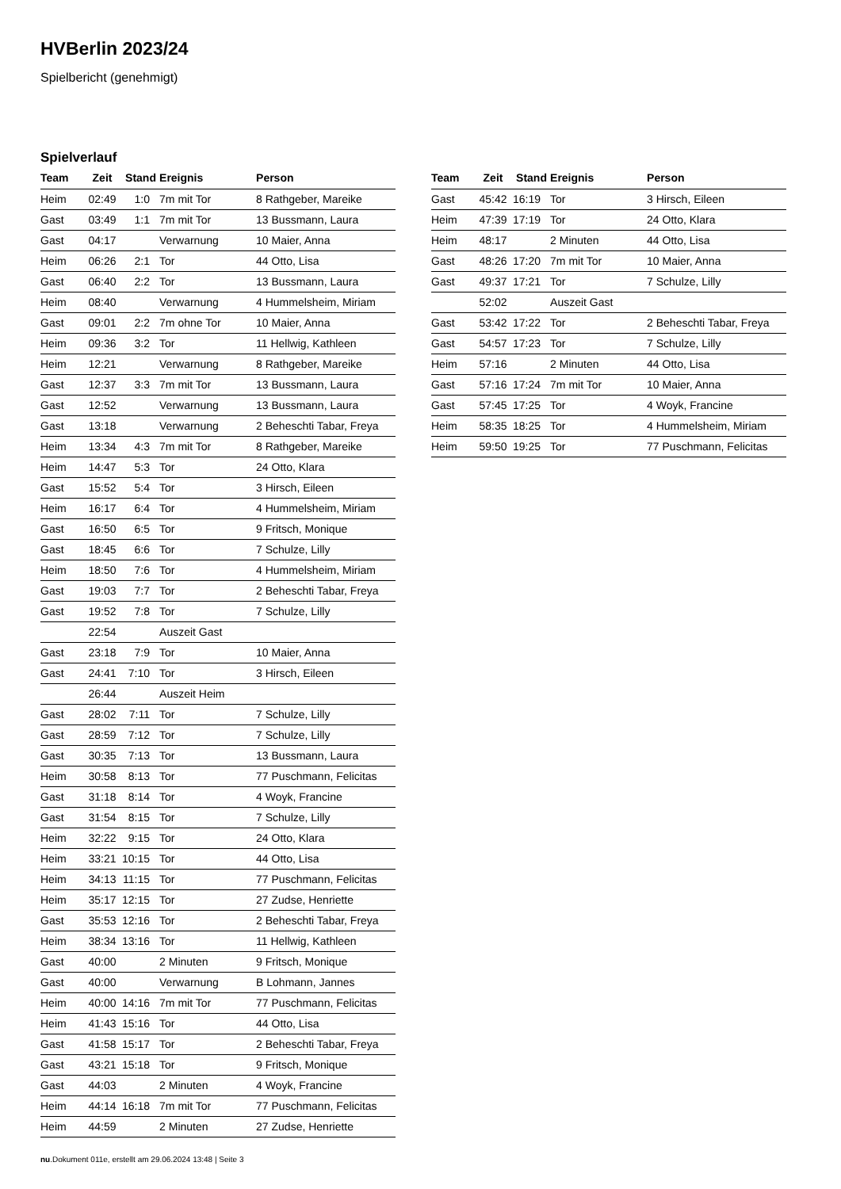HVBerlin 2023/24
Spielbericht (genehmigt)
Spielverlauf
| Team | Zeit | Stand | Ereignis | Person |
| --- | --- | --- | --- | --- |
| Heim | 02:49 | 1:0 | 7m mit Tor | 8 Rathgeber, Mareike |
| Gast | 03:49 | 1:1 | 7m mit Tor | 13 Bussmann, Laura |
| Gast | 04:17 | | Verwarnung | 10 Maier, Anna |
| Heim | 06:26 | 2:1 | Tor | 44 Otto, Lisa |
| Gast | 06:40 | 2:2 | Tor | 13 Bussmann, Laura |
| Heim | 08:40 | | Verwarnung | 4 Hummelsheim, Miriam |
| Gast | 09:01 | 2:2 | 7m ohne Tor | 10 Maier, Anna |
| Heim | 09:36 | 3:2 | Tor | 11 Hellwig, Kathleen |
| Heim | 12:21 | | Verwarnung | 8 Rathgeber, Mareike |
| Gast | 12:37 | 3:3 | 7m mit Tor | 13 Bussmann, Laura |
| Gast | 12:52 | | Verwarnung | 13 Bussmann, Laura |
| Gast | 13:18 | | Verwarnung | 2 Beheschti Tabar, Freya |
| Heim | 13:34 | 4:3 | 7m mit Tor | 8 Rathgeber, Mareike |
| Heim | 14:47 | 5:3 | Tor | 24 Otto, Klara |
| Gast | 15:52 | 5:4 | Tor | 3 Hirsch, Eileen |
| Heim | 16:17 | 6:4 | Tor | 4 Hummelsheim, Miriam |
| Gast | 16:50 | 6:5 | Tor | 9 Fritsch, Monique |
| Gast | 18:45 | 6:6 | Tor | 7 Schulze, Lilly |
| Heim | 18:50 | 7:6 | Tor | 4 Hummelsheim, Miriam |
| Gast | 19:03 | 7:7 | Tor | 2 Beheschti Tabar, Freya |
| Gast | 19:52 | 7:8 | Tor | 7 Schulze, Lilly |
| | 22:54 | | Auszeit Gast | |
| Gast | 23:18 | 7:9 | Tor | 10 Maier, Anna |
| Gast | 24:41 | 7:10 | Tor | 3 Hirsch, Eileen |
| | 26:44 | | Auszeit Heim | |
| Gast | 28:02 | 7:11 | Tor | 7 Schulze, Lilly |
| Gast | 28:59 | 7:12 | Tor | 7 Schulze, Lilly |
| Gast | 30:35 | 7:13 | Tor | 13 Bussmann, Laura |
| Heim | 30:58 | 8:13 | Tor | 77 Puschmann, Felicitas |
| Gast | 31:18 | 8:14 | Tor | 4 Woyk, Francine |
| Gast | 31:54 | 8:15 | Tor | 7 Schulze, Lilly |
| Heim | 32:22 | 9:15 | Tor | 24 Otto, Klara |
| Heim | 33:21 | 10:15 | Tor | 44 Otto, Lisa |
| Heim | 34:13 | 11:15 | Tor | 77 Puschmann, Felicitas |
| Heim | 35:17 | 12:15 | Tor | 27 Zudse, Henriette |
| Gast | 35:53 | 12:16 | Tor | 2 Beheschti Tabar, Freya |
| Heim | 38:34 | 13:16 | Tor | 11 Hellwig, Kathleen |
| Gast | 40:00 | | 2 Minuten | 9 Fritsch, Monique |
| Gast | 40:00 | | Verwarnung | B Lohmann, Jannes |
| Heim | 40:00 | 14:16 | 7m mit Tor | 77 Puschmann, Felicitas |
| Heim | 41:43 | 15:16 | Tor | 44 Otto, Lisa |
| Gast | 41:58 | 15:17 | Tor | 2 Beheschti Tabar, Freya |
| Gast | 43:21 | 15:18 | Tor | 9 Fritsch, Monique |
| Gast | 44:03 | | 2 Minuten | 4 Woyk, Francine |
| Heim | 44:14 | 16:18 | 7m mit Tor | 77 Puschmann, Felicitas |
| Heim | 44:59 | | 2 Minuten | 27 Zudse, Henriette |
| Team | Zeit | Stand | Ereignis | Person |
| --- | --- | --- | --- | --- |
| Gast | 45:42 | 16:19 | Tor | 3 Hirsch, Eileen |
| Heim | 47:39 | 17:19 | Tor | 24 Otto, Klara |
| Heim | 48:17 | | 2 Minuten | 44 Otto, Lisa |
| Gast | 48:26 | 17:20 | 7m mit Tor | 10 Maier, Anna |
| Gast | 49:37 | 17:21 | Tor | 7 Schulze, Lilly |
| | 52:02 | | Auszeit Gast | |
| Gast | 53:42 | 17:22 | Tor | 2 Beheschti Tabar, Freya |
| Gast | 54:57 | 17:23 | Tor | 7 Schulze, Lilly |
| Heim | 57:16 | | 2 Minuten | 44 Otto, Lisa |
| Gast | 57:16 | 17:24 | 7m mit Tor | 10 Maier, Anna |
| Gast | 57:45 | 17:25 | Tor | 4 Woyk, Francine |
| Heim | 58:35 | 18:25 | Tor | 4 Hummelsheim, Miriam |
| Heim | 59:50 | 19:25 | Tor | 77 Puschmann, Felicitas |
nu.Dokument 011e, erstellt am 29.06.2024 13:48 | Seite 3